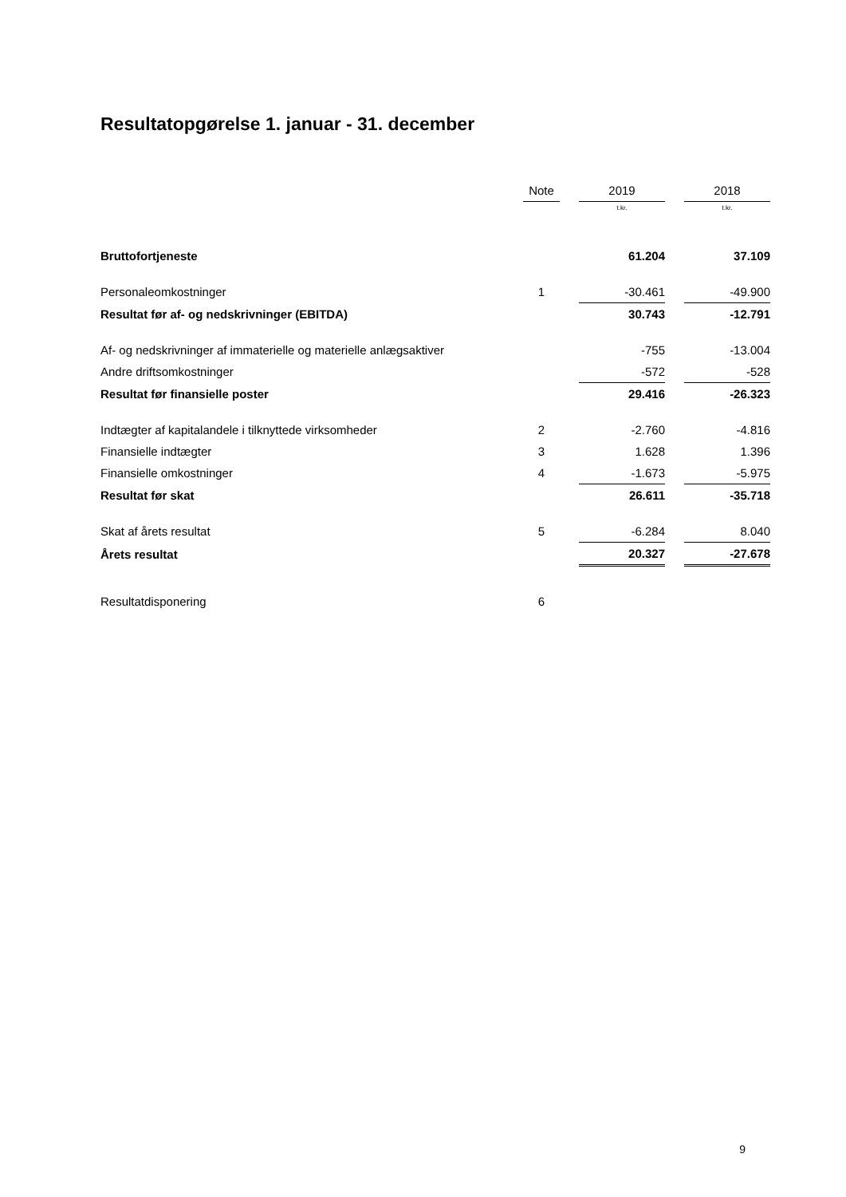Resultatopgørelse 1. januar - 31. december
| | Note | | 2019 | | 2018 |
| --- | --- | --- | --- | --- | --- |
| | | | t.kr. | | t.kr. |
| Bruttofortjeneste | | | 61.204 | | 37.109 |
| Personaleomkostninger | 1 | | -30.461 | | -49.900 |
| Resultat før af- og nedskrivninger (EBITDA) | | | 30.743 | | -12.791 |
| Af- og nedskrivninger af immaterielle og materielle anlægsaktiver | | | -755 | | -13.004 |
| Andre driftsomkostninger | | | -572 | | -528 |
| Resultat før finansielle poster | | | 29.416 | | -26.323 |
| Indtægter af kapitalandele i tilknyttede virksomheder | 2 | | -2.760 | | -4.816 |
| Finansielle indtægter | 3 | | 1.628 | | 1.396 |
| Finansielle omkostninger | 4 | | -1.673 | | -5.975 |
| Resultat før skat | | | 26.611 | | -35.718 |
| Skat af årets resultat | 5 | | -6.284 | | 8.040 |
| Årets resultat | | | 20.327 | | -27.678 |
| Resultatdisponering | 6 | | | | |
9